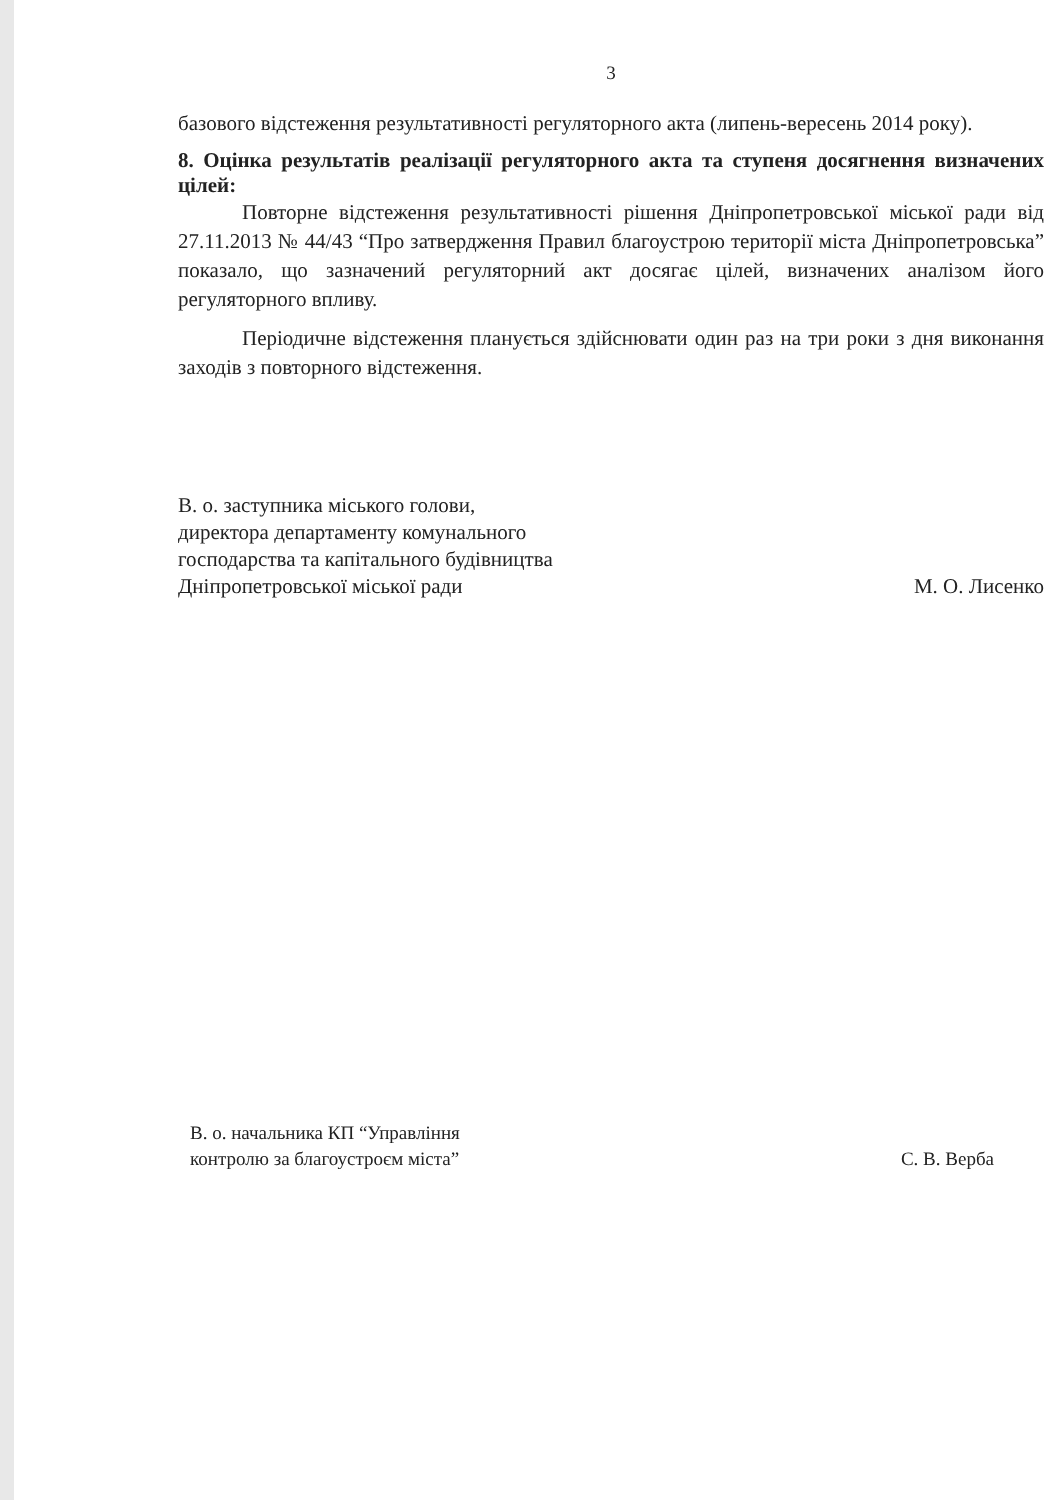3
базового відстеження результативності регуляторного акта (липень-вересень 2014 року).
8. Оцінка результатів реалізації регуляторного акта та ступеня досягнення визначених цілей:
Повторне відстеження результативності рішення Дніпропетровської міської ради від 27.11.2013 № 44/43 “Про затвердження Правил благоустрою території міста Дніпропетровська” показало, що зазначений регуляторний акт досягає цілей, визначених аналізом його регуляторного впливу.
Періодичне відстеження планується здійснювати один раз на три роки з дня виконання заходів з повторного відстеження.
В. о. заступника міського голови,
директора департаменту комунального
господарства та капітального будівництва
Дніпропетровської міської ради
М. О. Лисенко
В. о. начальника КП “Управління
контролю за благоустроєм міста”
С. В. Верба